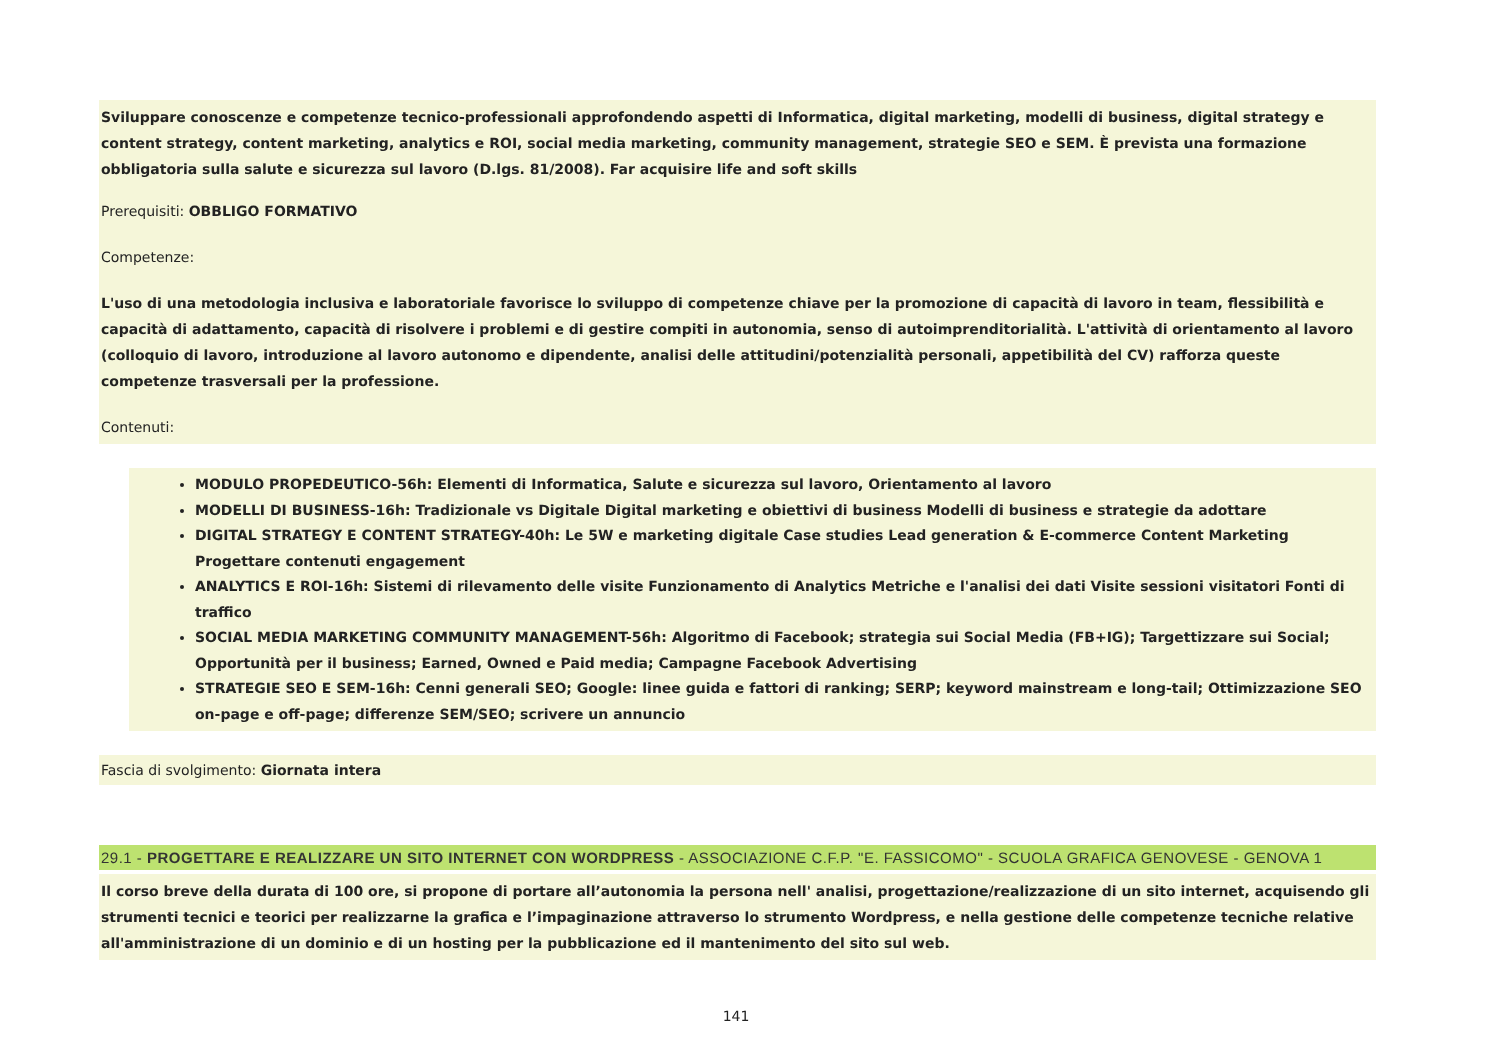Sviluppare conoscenze e competenze tecnico-professionali approfondendo aspetti di Informatica, digital marketing, modelli di business, digital strategy e content strategy, content marketing, analytics e ROI, social media marketing, community management, strategie SEO e SEM. È prevista una formazione obbligatoria sulla salute e sicurezza sul lavoro (D.lgs. 81/2008). Far acquisire life and soft skills
Prerequisiti: OBBLIGO FORMATIVO
Competenze:
L'uso di una metodologia inclusiva e laboratoriale favorisce lo sviluppo di competenze chiave per la promozione di capacità di lavoro in team, flessibilità e capacità di adattamento, capacità di risolvere i problemi e di gestire compiti in autonomia, senso di autoimprenditorialità. L'attività di orientamento al lavoro (colloquio di lavoro, introduzione al lavoro autonomo e dipendente, analisi delle attitudini/potenzialità personali, appetibilità del CV) rafforza queste competenze trasversali per la professione.
Contenuti:
MODULO PROPEDEUTICO-56h: Elementi di Informatica, Salute e sicurezza sul lavoro, Orientamento al lavoro
MODELLI DI BUSINESS-16h: Tradizionale vs Digitale Digital marketing e obiettivi di business Modelli di business e strategie da adottare
DIGITAL STRATEGY E CONTENT STRATEGY-40h: Le 5W e marketing digitale Case studies Lead generation & E-commerce Content Marketing Progettare contenuti engagement
ANALYTICS E ROI-16h: Sistemi di rilevamento delle visite Funzionamento di Analytics Metriche e l'analisi dei dati Visite sessioni visitatori Fonti di traffico
SOCIAL MEDIA MARKETING COMMUNITY MANAGEMENT-56h: Algoritmo di Facebook; strategia sui Social Media (FB+IG); Targettizzare sui Social; Opportunità per il business; Earned, Owned e Paid media; Campagne Facebook Advertising
STRATEGIE SEO E SEM-16h: Cenni generali SEO; Google: linee guida e fattori di ranking; SERP; keyword mainstream e long-tail; Ottimizzazione SEO on-page e off-page; differenze SEM/SEO; scrivere un annuncio
Fascia di svolgimento: Giornata intera
29.1 - PROGETTARE E REALIZZARE UN SITO INTERNET CON WORDPRESS - ASSOCIAZIONE C.F.P. "E. FASSICOMO" - SCUOLA GRAFICA GENOVESE - GENOVA 1
Il corso breve della durata di 100 ore, si propone di portare all’autonomia la persona nell' analisi, progettazione/realizzazione di un sito internet, acquisendo gli strumenti tecnici e teorici per realizzarne la grafica e l’impaginazione attraverso lo strumento Wordpress, e nella gestione delle competenze tecniche relative all'amministrazione di un dominio e di un hosting per la pubblicazione ed il mantenimento del sito sul web.
141